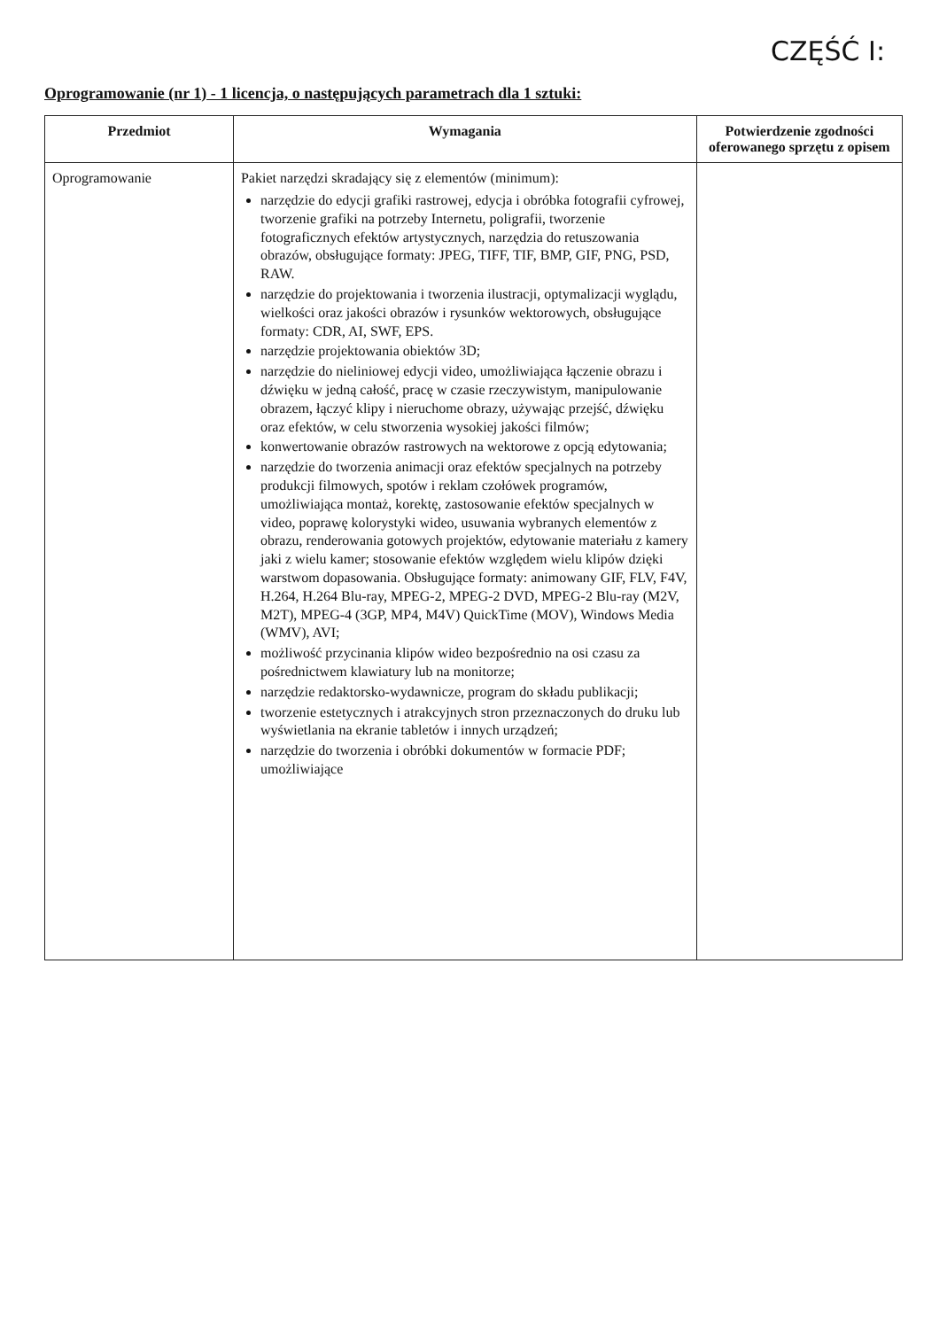CZĘŚĆ I:
Oprogramowanie (nr 1) - 1 licencja, o następujących parametrach dla 1 sztuki:
| Przedmiot | Wymagania | Potwierdzenie zgodności oferowanego sprzętu z opisem |
| --- | --- | --- |
| Oprogramowanie | Pakiet narzędzi skradający się z elementów (minimum): narzędzie do edycji grafiki rastrowej, edycja i obróbka fotografii cyfrowej, tworzenie grafiki na potrzeby Internetu, poligrafii, tworzenie fotograficznych efektów artystycznych, narzędzia do retuszowania obrazów, obsługujące formaty: JPEG, TIFF, TIF, BMP, GIF, PNG, PSD, RAW. narzędzie do projektowania i tworzenia ilustracji, optymalizacji wyglądu, wielkości oraz jakości obrazów i rysunków wektorowych, obsługujące formaty: CDR, AI, SWF, EPS. narzędzie projektowania obiektów 3D; narzędzie do nieliniowej edycji video, umożliwiająca łączenie obrazu i dźwięku w jedną całość, pracę w czasie rzeczywistym, manipulowanie obrazem, łączyć klipy i nieruchome obrazy, używając przejść, dźwięku oraz efektów, w celu stworzenia wysokiej jakości filmów; konwertowanie obrazów rastrowych na wektorowe z opcją edytowania; narzędzie do tworzenia animacji oraz efektów specjalnych na potrzeby produkcji filmowych, spotów i reklam czołówek programów, umożliwiająca montaż, korektę, zastosowanie efektów specjalnych w video, poprawę kolorystyki wideo, usuwania wybranych elementów z obrazu, renderowania gotowych projektów, edytowanie materiału z kamery jaki z wielu kamer; stosowanie efektów względem wielu klipów dzięki warstwom dopasowania. Obsługujące formaty: animowany GIF, FLV, F4V, H.264, H.264 Blu-ray, MPEG-2, MPEG-2 DVD, MPEG-2 Blu-ray (M2V, M2T), MPEG-4 (3GP, MP4, M4V) QuickTime (MOV), Windows Media (WMV), AVI; możliwość przycinania klipów wideo bezpośrednio na osi czasu za pośrednictwem klawiatury lub na monitorze; narzędzie redaktorsko-wydawnicze, program do składu publikacji; tworzenie estetycznych i atrakcyjnych stron przeznaczonych do druku lub wyświetlania na ekranie tabletów i innych urządzeń; narzędzie do tworzenia i obróbki dokumentów w formacie PDF; umożliwiające | |